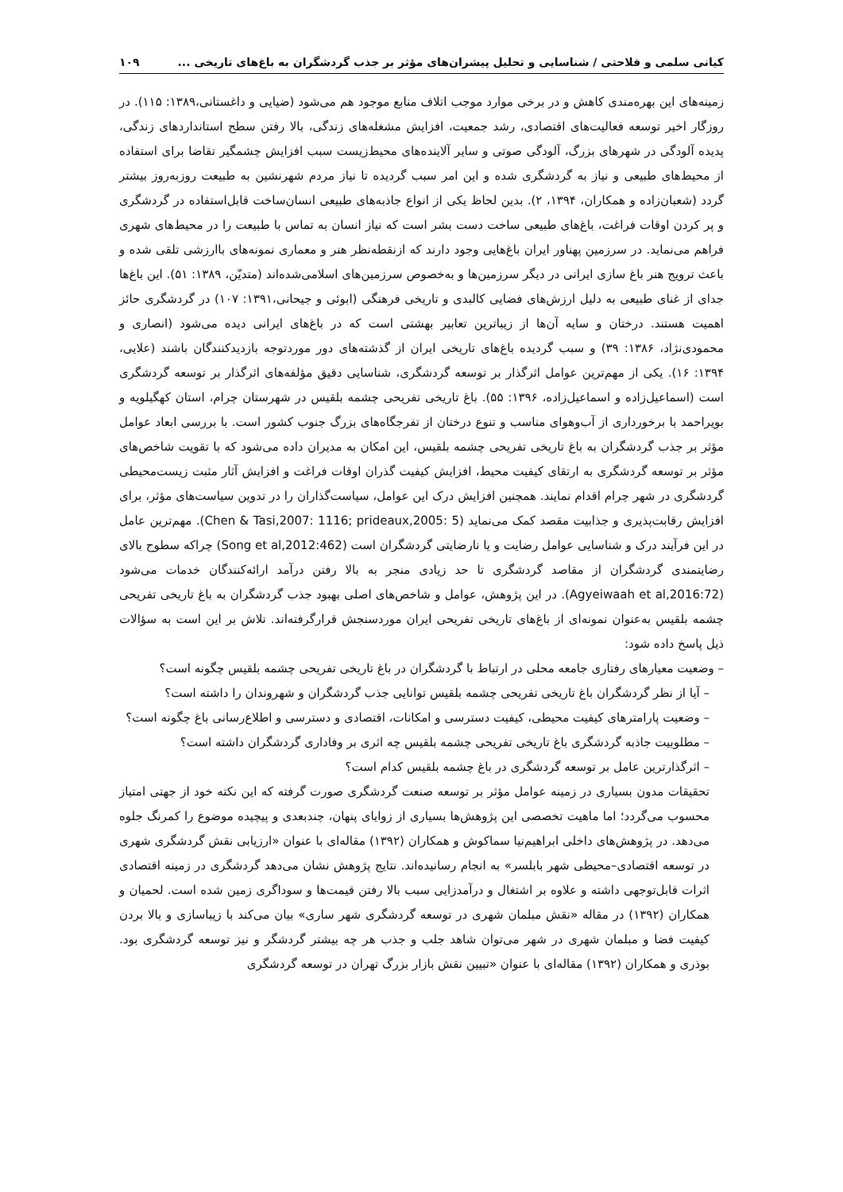کیانی سلمی و فلاحتی / شناسایی و تحلیل پیشران‌های مؤثر بر جذب گردشگران به باغ‌های تاریخی ... ۱۰۹
زمینه‌های این بهره‌مندی کاهش و در برخی موارد موجب اتلاف منابع موجود هم می‌شود (ضیایی و داغستانی،۱۳۸۹: ۱۱۵). در روزگار اخیر توسعه فعالیت‌های اقتصادی، رشد جمعیت، افزایش مشغله‌های زندگی، بالا رفتن سطح استانداردهای زندگی، پدیده آلودگی در شهرهای بزرگ، آلودگی صوتی و سایر آلاینده‌های محیط‌زیست سبب افزایش چشمگیر تقاضا برای استفاده از محیط‌های طبیعی و نیاز به گردشگری شده و این امر سبب گردیده تا نیاز مردم شهرنشین به طبیعت روزبه‌روز بیشتر گردد (شعبان‌زاده و همکاران، ۱۳۹۴، ۲). بدین لحاظ یکی از انواع جاذبه‌های طبیعی انسان‌ساخت قابل‌استفاده در گردشگری و پر کردن اوقات فراغت، باغ‌های طبیعی ساخت دست بشر است که نیاز انسان به تماس با طبیعت را در محیط‌های شهری فراهم می‌نماید. در سرزمین پهناور ایران باغ‌هایی وجود دارند که ازنقطه‌نظر هنر و معماری نمونه‌های باارزشی تلقی شده و باعث ترویج هنر باغ سازی ایرانی در دیگر سرزمین‌ها و به‌خصوص سرزمین‌های اسلامی‌شده‌اند (متدیّن، ۱۳۸۹: ۵۱). این باغ‌ها جدای از غنای طبیعی به دلیل ارزش‌های فضایی کالبدی و تاریخی فرهنگی (ابوئی و جیحانی،۱۳۹۱: ۱۰۷) در گردشگری حائز اهمیت هستند. درختان و سایه آن‌ها از زیباترین تعابیر بهشتی است که در باغ‌های ایرانی دیده می‌شود (انصاری و محمودی‌نژاد، ۱۳۸۶: ۳۹) و سبب گردیده باغ‌های تاریخی ایران از گذشته‌های دور موردتوجه بازدیدکنندگان باشند (علایی، ۱۳۹۴: ۱۶). یکی از مهم‌ترین عوامل اثرگذار بر توسعه گردشگری، شناسایی دقیق مؤلفه‌های اثرگذار بر توسعه گردشگری است (اسماعیل‌زاده و اسماعیل‌زاده، ۱۳۹۶: ۵۵). باغ تاریخی تفریحی چشمه بلقیس در شهرستان چرام، استان کهگیلویه و بویراحمد با برخورداری از آب‌وهوای مناسب و تنوع درختان از تفرجگاه‌های بزرگ جنوب کشور است. با بررسی ابعاد عوامل مؤثر بر جذب گردشگران به باغ تاریخی تفریحی چشمه بلقیس، این امکان به مدیران داده می‌شود که با تقویت شاخص‌های مؤثر بر توسعه گردشگری به ارتقای کیفیت محیط، افزایش کیفیت گذران اوقات فراغت و افزایش آثار مثبت زیست‌محیطی گردشگری در شهر چرام اقدام نمایند. همچنین افزایش درک این عوامل، سیاست‌گذاران را در تدوین سیاست‌های مؤثر، برای افزایش رقابت‌پذیری و جذابیت مقصد کمک می‌نماید (Chen & Tasi,2007: 1116; prideaux,2005: 5). مهم‌ترین عامل در این فرآیند درک و شناسایی عوامل رضایت و یا نارضایتی گردشگران است (Song et al,2012:462) چراکه سطوح بالای رضایتمندی گردشگران از مقاصد گردشگری تا حد زیادی منجر به بالا رفتن درآمد ارائه‌کنندگان خدمات می‌شود (Agyeiwaah et al,2016:72). در این پژوهش، عوامل و شاخص‌های اصلی بهبود جذب گردشگران به باغ تاریخی تفریحی چشمه بلقیس به‌عنوان نمونه‌ای از باغ‌های تاریخی تفریحی ایران موردسنجش قرارگرفته‌اند. تلاش بر این است به سؤالات ذیل پاسخ داده شود:
– وضعیت معیارهای رفتاری جامعه محلی در ارتباط با گردشگران در باغ تاریخی تفریحی چشمه بلقیس چگونه است؟
– آیا از نظر گردشگران باغ تاریخی تفریحی چشمه بلقیس توانایی جذب گردشگران و شهروندان را داشته است؟
– وضعیت پارامترهای کیفیت محیطی، کیفیت دسترسی و امکانات، اقتصادی و دسترسی و اطلاع‌رسانی باغ چگونه است؟
– مطلوبیت جاذبه گردشگری باغ تاریخی تفریحی چشمه بلقیس چه اثری بر وفاداری گردشگران داشته است؟
– اثرگذارترین عامل بر توسعه گردشگری در باغ چشمه بلقیس کدام است؟
تحقیقات مدون بسیاری در زمینه عوامل مؤثر بر توسعه صنعت گردشگری صورت گرفته که این نکته خود از جهتی امتیاز محسوب می‌گردد؛ اما ماهیت تخصصی این پژوهش‌ها بسیاری از زوایای پنهان، چندبعدی و پیچیده موضوع را کمرنگ جلوه می‌دهد. در پژوهش‌های داخلی ابراهیم‌نیا سماکوش و همکاران (۱۳۹۲) مقاله‌ای با عنوان «ارزیابی نقش گردشگری شهری در توسعه اقتصادی–محیطی شهر بابلسر» به انجام رسانیده‌اند. نتایج پژوهش نشان می‌دهد گردشگری در زمینه اقتصادی اثرات قابل‌توجهی داشته و علاوه بر اشتغال و درآمدزایی سبب بالا رفتن قیمت‌ها و سوداگری زمین شده است. لحمیان و همکاران (۱۳۹۲) در مقاله «نقش مبلمان شهری در توسعه گردشگری شهر ساری» بیان می‌کند با زیباسازی و بالا بردن کیفیت فضا و مبلمان شهری در شهر می‌توان شاهد جلب و جذب هر چه بیشتر گردشگر و نیز توسعه گردشگری بود. بوذری و همکاران (۱۳۹۲) مقاله‌ای با عنوان «تبیین نقش بازار بزرگ تهران در توسعه گردشگری